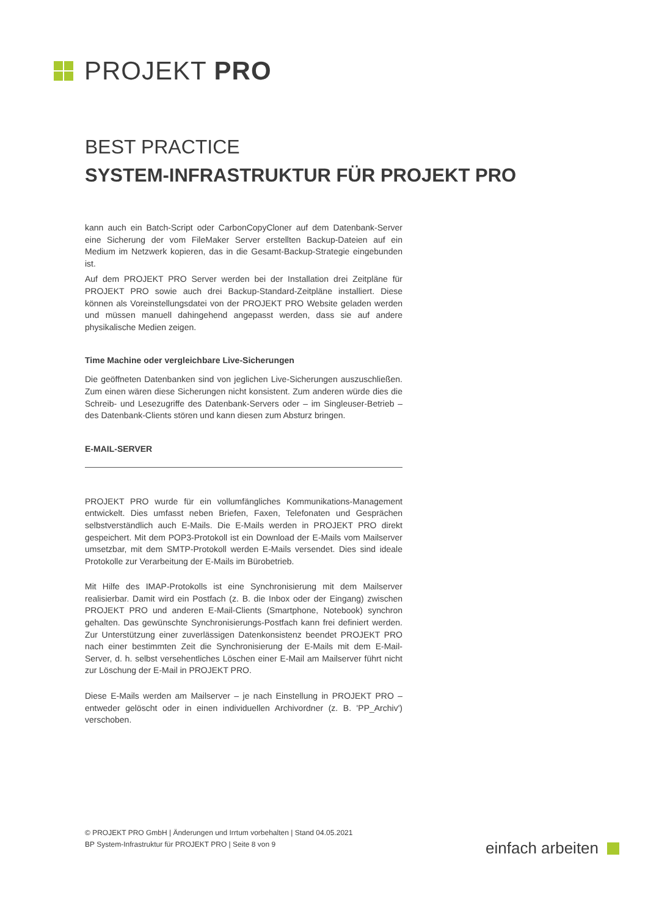PROJEKT PRO
BEST PRACTICE
SYSTEM-INFRASTRUKTUR FÜR PROJEKT PRO
kann auch ein Batch-Script oder CarbonCopyCloner auf dem Datenbank-Server eine Sicherung der vom FileMaker Server erstellten Backup-Dateien auf ein Medium im Netzwerk kopieren, das in die Gesamt-Backup-Strategie eingebunden ist.
Auf dem PROJEKT PRO Server werden bei der Installation drei Zeitpläne für PROJEKT PRO sowie auch drei Backup-Standard-Zeitpläne installiert. Diese können als Voreinstellungsdatei von der PROJEKT PRO Website geladen werden und müssen manuell dahingehend angepasst werden, dass sie auf andere physikalische Medien zeigen.
Time Machine oder vergleichbare Live-Sicherungen
Die geöffneten Datenbanken sind von jeglichen Live-Sicherungen auszuschließen. Zum einen wären diese Sicherungen nicht konsistent. Zum anderen würde dies die Schreib- und Lesezugriffe des Datenbank-Servers oder – im Singleuser-Betrieb – des Datenbank-Clients stören und kann diesen zum Absturz bringen.
E-MAIL-SERVER
PROJEKT PRO wurde für ein vollumfängliches Kommunikations-Management entwickelt. Dies umfasst neben Briefen, Faxen, Telefonaten und Gesprächen selbstverständlich auch E-Mails. Die E-Mails werden in PROJEKT PRO direkt gespeichert. Mit dem POP3-Protokoll ist ein Download der E-Mails vom Mailserver umsetzbar, mit dem SMTP-Protokoll werden E-Mails versendet. Dies sind ideale Protokolle zur Verarbeitung der E-Mails im Bürobetrieb.
Mit Hilfe des IMAP-Protokolls ist eine Synchronisierung mit dem Mailserver realisierbar. Damit wird ein Postfach (z. B. die Inbox oder der Eingang) zwischen PROJEKT PRO und anderen E-Mail-Clients (Smartphone, Notebook) synchron gehalten. Das gewünschte Synchronisierungs-Postfach kann frei definiert werden. Zur Unterstützung einer zuverlässigen Datenkonsistenz beendet PROJEKT PRO nach einer bestimmten Zeit die Synchronisierung der E-Mails mit dem E-Mail-Server, d. h. selbst versehentliches Löschen einer E-Mail am Mailserver führt nicht zur Löschung der E-Mail in PROJEKT PRO.
Diese E-Mails werden am Mailserver – je nach Einstellung in PROJEKT PRO – entweder gelöscht oder in einen individuellen Archivordner (z. B. 'PP_Archiv') verschoben.
© PROJEKT PRO GmbH | Änderungen und Irrtum vorbehalten | Stand 04.05.2021
BP System-Infrastruktur für PROJEKT PRO | Seite 8 von 9
einfach arbeiten